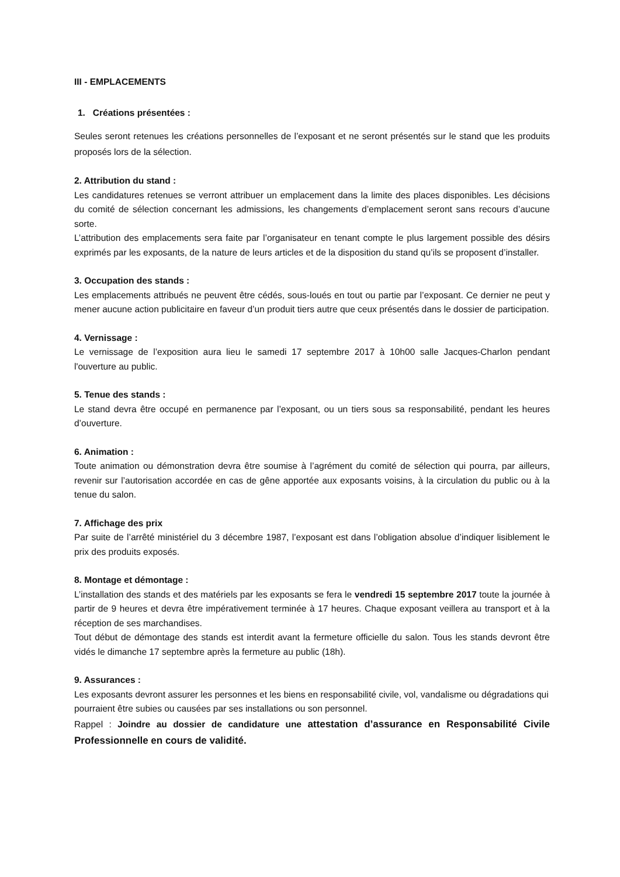III - EMPLACEMENTS
1. Créations présentées :
Seules seront retenues les créations personnelles de l’exposant et ne seront présentés sur le stand que les produits proposés lors de la sélection.
2. Attribution du stand :
Les candidatures retenues se verront attribuer un emplacement dans la limite des places disponibles. Les décisions du comité de sélection concernant les admissions, les changements d’emplacement seront sans recours d’aucune sorte.
L’attribution des emplacements sera faite par l’organisateur en tenant compte le plus largement possible des désirs exprimés par les exposants, de la nature de leurs articles et de la disposition du stand qu’ils se proposent d’installer.
3. Occupation des stands :
Les emplacements attribués ne peuvent être cédés, sous-loués en tout ou partie par l’exposant. Ce dernier ne peut y mener aucune action publicitaire en faveur d’un produit tiers autre que ceux présentés dans le dossier de participation.
4. Vernissage :
Le vernissage de l’exposition aura lieu le samedi 17 septembre 2017 à 10h00 salle Jacques-Charlon pendant l'ouverture au public.
5. Tenue des stands :
Le stand devra être occupé en permanence par l’exposant, ou un tiers sous sa responsabilité, pendant les heures d’ouverture.
6. Animation :
Toute animation ou démonstration devra être soumise à l’agrément du comité de sélection qui pourra, par ailleurs, revenir sur l’autorisation accordée en cas de gêne apportée aux exposants voisins, à la circulation du public ou à la tenue du salon.
7. Affichage des prix
Par suite de l’arrêté ministériel du 3 décembre 1987, l’exposant est dans l’obligation absolue d’indiquer lisiblement le prix des produits exposés.
8. Montage et démontage :
L’installation des stands et des matériels par les exposants se fera le vendredi 15 septembre 2017 toute la journée à partir de 9 heures et devra être impérativement terminée à 17 heures. Chaque exposant veillera au transport et à la réception de ses marchandises.
Tout début de démontage des stands est interdit avant la fermeture officielle du salon. Tous les stands devront être vidés le dimanche 17 septembre après la fermeture au public (18h).
9. Assurances :
Les exposants devront assurer les personnes et les biens en responsabilité civile, vol, vandalisme ou dégradations qui pourraient être subies ou causées par ses installations ou son personnel.
Rappel : Joindre au dossier de candidature une attestation d’assurance en Responsabilité Civile Professionnelle en cours de validité.